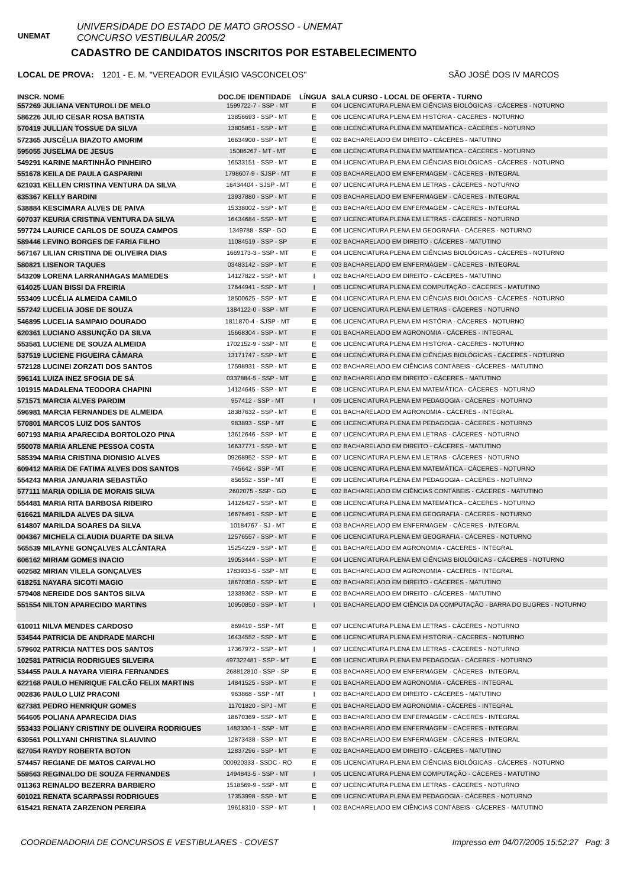UNEMAT
UNIVERSIDADE DO ESTADO DE MATO GROSSO - UNEMAT
CONCURSO VESTIBULAR 2005/2
CADASTRO DE CANDIDATOS INSCRITOS POR ESTABELECIMENTO
LOCAL DE PROVA: 1201 - E. M. "VEREADOR EVILÁSIO VASCONCELOS" SÃO JOSÉ DOS IV MARCOS
| INSCR. NOME | DOC.DE IDENTIDADE | LÍNGUA | SALA CURSO - LOCAL DE OFERTA - TURNO |
| --- | --- | --- | --- |
| 557269 JULIANA VENTUROLI DE MELO | 1599722-7 - SSP - MT | E | 004 LICENCIATURA PLENA EM CIÊNCIAS BIOLÓGICAS - CÁCERES - NOTURNO |
| 586226 JULIO CESAR ROSA BATISTA | 13856693 - SSP - MT | E | 006 LICENCIATURA PLENA EM HISTÓRIA - CÁCERES - NOTURNO |
| 570419 JULLIAN TOSSUE DA SILVA | 13805851 - SSP - MT | E | 008 LICENCIATURA PLENA EM MATEMÁTICA - CÁCERES - NOTURNO |
| 572365 JUSCÉLIA BIAZOTO AMORIM | 16634900 - SSP - MT | E | 002 BACHARELADO EM DIREITO - CÁCERES - MATUTINO |
| 595055 JUSELMA DE JESUS | 15086267 - MT - MT | E | 008 LICENCIATURA PLENA EM MATEMÁTICA - CÁCERES - NOTURNO |
| 549291 KARINE MARTINHÃO PINHEIRO | 16533151 - SSP - MT | E | 004 LICENCIATURA PLENA EM CIÊNCIAS BIOLÓGICAS - CÁCERES - NOTURNO |
| 551678 KEILA DE PAULA GASPARINI | 1798607-9 - SJSP - MT | E | 003 BACHARELADO EM ENFERMAGEM - CÁCERES - INTEGRAL |
| 621031 KELLEN CRISTINA VENTURA DA SILVA | 16434404 - SJSP - MT | E | 007 LICENCIATURA PLENA EM LETRAS - CÁCERES - NOTURNO |
| 635367 KELLY BARDINI | 13937880 - SSP - MT | E | 003 BACHARELADO EM ENFERMAGEM - CÁCERES - INTEGRAL |
| 538884 KESCIMARA ALVES DE PAIVA | 15338002 - SSP - MT | E | 003 BACHARELADO EM ENFERMAGEM - CÁCERES - INTEGRAL |
| 607037 KEURIA CRISTINA VENTURA DA SILVA | 16434684 - SSP - MT | E | 007 LICENCIATURA PLENA EM LETRAS - CÁCERES - NOTURNO |
| 597724 LAURICE CARLOS DE SOUZA CAMPOS | 1349788 - SSP - GO | E | 006 LICENCIATURA PLENA EM GEOGRAFIA - CÁCERES - NOTURNO |
| 589446 LEVINO BORGES DE FARIA FILHO | 11084519 - SSP - SP | E | 002 BACHARELADO EM DIREITO - CÁCERES - MATUTINO |
| 567167 LILIAN CRISTINA DE OLIVEIRA DIAS | 1669173-3 - SSP - MT | E | 004 LICENCIATURA PLENA EM CIÊNCIAS BIOLÓGICAS - CÁCERES - NOTURNO |
| 580821 LISENOR TAQUES | 03483142 - SSP - MT | E | 003 BACHARELADO EM ENFERMAGEM - CÁCERES - INTEGRAL |
| 543209 LORENA LARRANHAGAS MAMEDES | 14127822 - SSP - MT | I | 002 BACHARELADO EM DIREITO - CÁCERES - MATUTINO |
| 614025 LUAN BISSI DA FREIRIA | 17644941 - SSP - MT | I | 005 LICENCIATURA PLENA EM COMPUTAÇÃO - CÁCERES - MATUTINO |
| 553409 LUCÉLIA ALMEIDA CAMILO | 18500625 - SSP - MT | E | 004 LICENCIATURA PLENA EM CIÊNCIAS BIOLÓGICAS - CÁCERES - NOTURNO |
| 557242 LUCELIA JOSE DE SOUZA | 1384122-0 - SSP - MT | E | 007 LICENCIATURA PLENA EM LETRAS - CÁCERES - NOTURNO |
| 546895 LUCELIA SAMPAIO DOURADO | 1811870-4 - SJSP - MT | E | 006 LICENCIATURA PLENA EM HISTÓRIA - CÁCERES - NOTURNO |
| 620361 LUCIANO ASSUNÇÃO DA SILVA | 15668304 - SSP - MT | E | 001 BACHARELADO EM AGRONOMIA - CÁCERES - INTEGRAL |
| 553581 LUCIENE DE SOUZA ALMEIDA | 1702152-9 - SSP - MT | E | 006 LICENCIATURA PLENA EM HISTÓRIA - CÁCERES - NOTURNO |
| 537519 LUCIENE FIGUEIRA CÂMARA | 13171747 - SSP - MT | E | 004 LICENCIATURA PLENA EM CIÊNCIAS BIOLÓGICAS - CÁCERES - NOTURNO |
| 572128 LUCINEI ZORZATI DOS SANTOS | 17598931 - SSP - MT | E | 002 BACHARELADO EM CIÊNCIAS CONTÁBEIS - CÁCERES - MATUTINO |
| 596141 LUIZA INEZ SFOGIA DE SÁ | 0337884-5 - SSP - MT | E | 002 BACHARELADO EM DIREITO - CÁCERES - MATUTINO |
| 101915 MADALENA TEODORA CHAPINI | 14124645 - SSP - MT | E | 008 LICENCIATURA PLENA EM MATEMÁTICA - CÁCERES - NOTURNO |
| 571571 MARCIA ALVES PARDIM | 957412 - SSP - MT | I | 009 LICENCIATURA PLENA EM PEDAGOGIA - CÁCERES - NOTURNO |
| 596981 MARCIA FERNANDES DE ALMEIDA | 18387632 - SSP - MT | E | 001 BACHARELADO EM AGRONOMIA - CÁCERES - INTEGRAL |
| 570801 MARCOS LUIZ DOS SANTOS | 983893 - SSP - MT | E | 009 LICENCIATURA PLENA EM PEDAGOGIA - CÁCERES - NOTURNO |
| 607193 MARIA APARECIDA BORTOLOZO PINA | 13612646 - SSP - MT | E | 007 LICENCIATURA PLENA EM LETRAS - CÁCERES - NOTURNO |
| 550078 MARIA ARLENE PESSOA COSTA | 16637771 - SSP - MT | E | 002 BACHARELADO EM DIREITO - CÁCERES - MATUTINO |
| 585394 MARIA CRISTINA DIONISIO ALVES | 09268952 - SSP - MT | E | 007 LICENCIATURA PLENA EM LETRAS - CÁCERES - NOTURNO |
| 609412 MARIA DE FATIMA ALVES DOS SANTOS | 745642 - SSP - MT | E | 008 LICENCIATURA PLENA EM MATEMÁTICA - CÁCERES - NOTURNO |
| 554243 MARIA JANUARIA SEBASTIÃO | 856552 - SSP - MT | E | 009 LICENCIATURA PLENA EM PEDAGOGIA - CÁCERES - NOTURNO |
| 577111 MARIA ODILIA DE MORAIS SILVA | 2602075 - SSP - GO | E | 002 BACHARELADO EM CIÊNCIAS CONTÁBEIS - CÁCERES - MATUTINO |
| 554481 MARIA RITA BARBOSA RIBEIRO | 14126427 - SSP - MT | E | 008 LICENCIATURA PLENA EM MATEMÁTICA - CÁCERES - NOTURNO |
| 616621 MARILDA ALVES DA SILVA | 16676491 - SSP - MT | E | 006 LICENCIATURA PLENA EM GEOGRAFIA - CÁCERES - NOTURNO |
| 614807 MARILDA SOARES DA SILVA | 10184767 - SJ - MT | E | 003 BACHARELADO EM ENFERMAGEM - CÁCERES - INTEGRAL |
| 004367 MICHELA CLAUDIA DUARTE DA SILVA | 12576557 - SSP - MT | E | 006 LICENCIATURA PLENA EM GEOGRAFIA - CÁCERES - NOTURNO |
| 565539 MILAYNE GONÇALVES ALCÂNTARA | 15254229 - SSP - MT | E | 001 BACHARELADO EM AGRONOMIA - CÁCERES - INTEGRAL |
| 606162 MIRIAM GOMES INACIO | 19053444 - SSP - MT | E | 004 LICENCIATURA PLENA EM CIÊNCIAS BIOLÓGICAS - CÁCERES - NOTURNO |
| 602582 MIRIAN VILELA GONÇALVES | 1783933-5 - SSP - MT | E | 001 BACHARELADO EM AGRONOMIA - CÁCERES - INTEGRAL |
| 618251 NAYARA SICOTI MAGIO | 18670350 - SSP - MT | E | 002 BACHARELADO EM DIREITO - CÁCERES - MATUTINO |
| 579408 NEREIDE DOS SANTOS SILVA | 13339362 - SSP - MT | E | 002 BACHARELADO EM DIREITO - CÁCERES - MATUTINO |
| 551554 NILTON APARECIDO MARTINS | 10950850 - SSP - MT | I | 001 BACHARELADO EM CIÊNCIA DA COMPUTAÇÃO - BARRA DO BUGRES - NOTURNO |
| 610011 NILVA MENDES CARDOSO | 869419 - SSP - MT | E | 007 LICENCIATURA PLENA EM LETRAS - CÁCERES - NOTURNO |
| 534544 PATRICIA DE ANDRADE MARCHI | 16434552 - SSP - MT | E | 006 LICENCIATURA PLENA EM HISTÓRIA - CÁCERES - NOTURNO |
| 579602 PATRICIA NATTES DOS SANTOS | 17367972 - SSP - MT | I | 007 LICENCIATURA PLENA EM LETRAS - CÁCERES - NOTURNO |
| 102581 PATRICIA RODRIGUES SILVEIRA | 497322481 - SSP - MT | E | 009 LICENCIATURA PLENA EM PEDAGOGIA - CÁCERES - NOTURNO |
| 534455 PAULA NAYARA VIEIRA FERNANDES | 268812810 - SSP - SP | E | 003 BACHARELADO EM ENFERMAGEM - CÁCERES - INTEGRAL |
| 622168 PAULO HENRIQUE FALCÃO FELIX MARTINS | 14841525 - SSP - MT | E | 001 BACHARELADO EM AGRONOMIA - CÁCERES - INTEGRAL |
| 002836 PAULO LUIZ PRACONI | 963868 - SSP - MT | I | 002 BACHARELADO EM DIREITO - CÁCERES - MATUTINO |
| 627381 PEDRO HENRIQUR GOMES | 11701820 - SPJ - MT | E | 001 BACHARELADO EM AGRONOMIA - CÁCERES - INTEGRAL |
| 564605 POLIANA APARECIDA DIAS | 18670369 - SSP - MT | E | 003 BACHARELADO EM ENFERMAGEM - CÁCERES - INTEGRAL |
| 553433 POLIANY CRISTINY DE OLIVEIRA RODRIGUES | 1483330-1 - SSP - MT | E | 003 BACHARELADO EM ENFERMAGEM - CÁCERES - INTEGRAL |
| 630561 POLLYANI CHRISTINA SLAUVINO | 12873438 - SSP - MT | E | 003 BACHARELADO EM ENFERMAGEM - CÁCERES - INTEGRAL |
| 627054 RAYDY ROBERTA BOTON | 12837296 - SSP - MT | E | 002 BACHARELADO EM DIREITO - CÁCERES - MATUTINO |
| 574457 REGIANE DE MATOS CARVALHO | 000920333 - SSDC - RO | E | 005 LICENCIATURA PLENA EM CIÊNCIAS BIOLÓGICAS - CÁCERES - NOTURNO |
| 559563 REGINALDO DE SOUZA FERNANDES | 1494843-5 - SSP - MT | I | 005 LICENCIATURA PLENA EM COMPUTAÇÃO - CÁCERES - MATUTINO |
| 011363 REINALDO BEZERRA BARBIERO | 1518569-9 - SSP - MT | E | 007 LICENCIATURA PLENA EM LETRAS - CÁCERES - NOTURNO |
| 601021 RENATA SCARPASSI RODRIGUES | 17353998 - SSP - MT | E | 009 LICENCIATURA PLENA EM PEDAGOGIA - CÁCERES - NOTURNO |
| 615421 RENATA ZARZENON PEREIRA | 19618310 - SSP - MT | I | 002 BACHARELADO EM CIÊNCIAS CONTÁBEIS - CÁCERES - MATUTINO |
COORDENADORIA DE CONCURSOS E VESTIBULARES - COVEST Impresso em 04/07/2005 15:52:27 Pag: 3